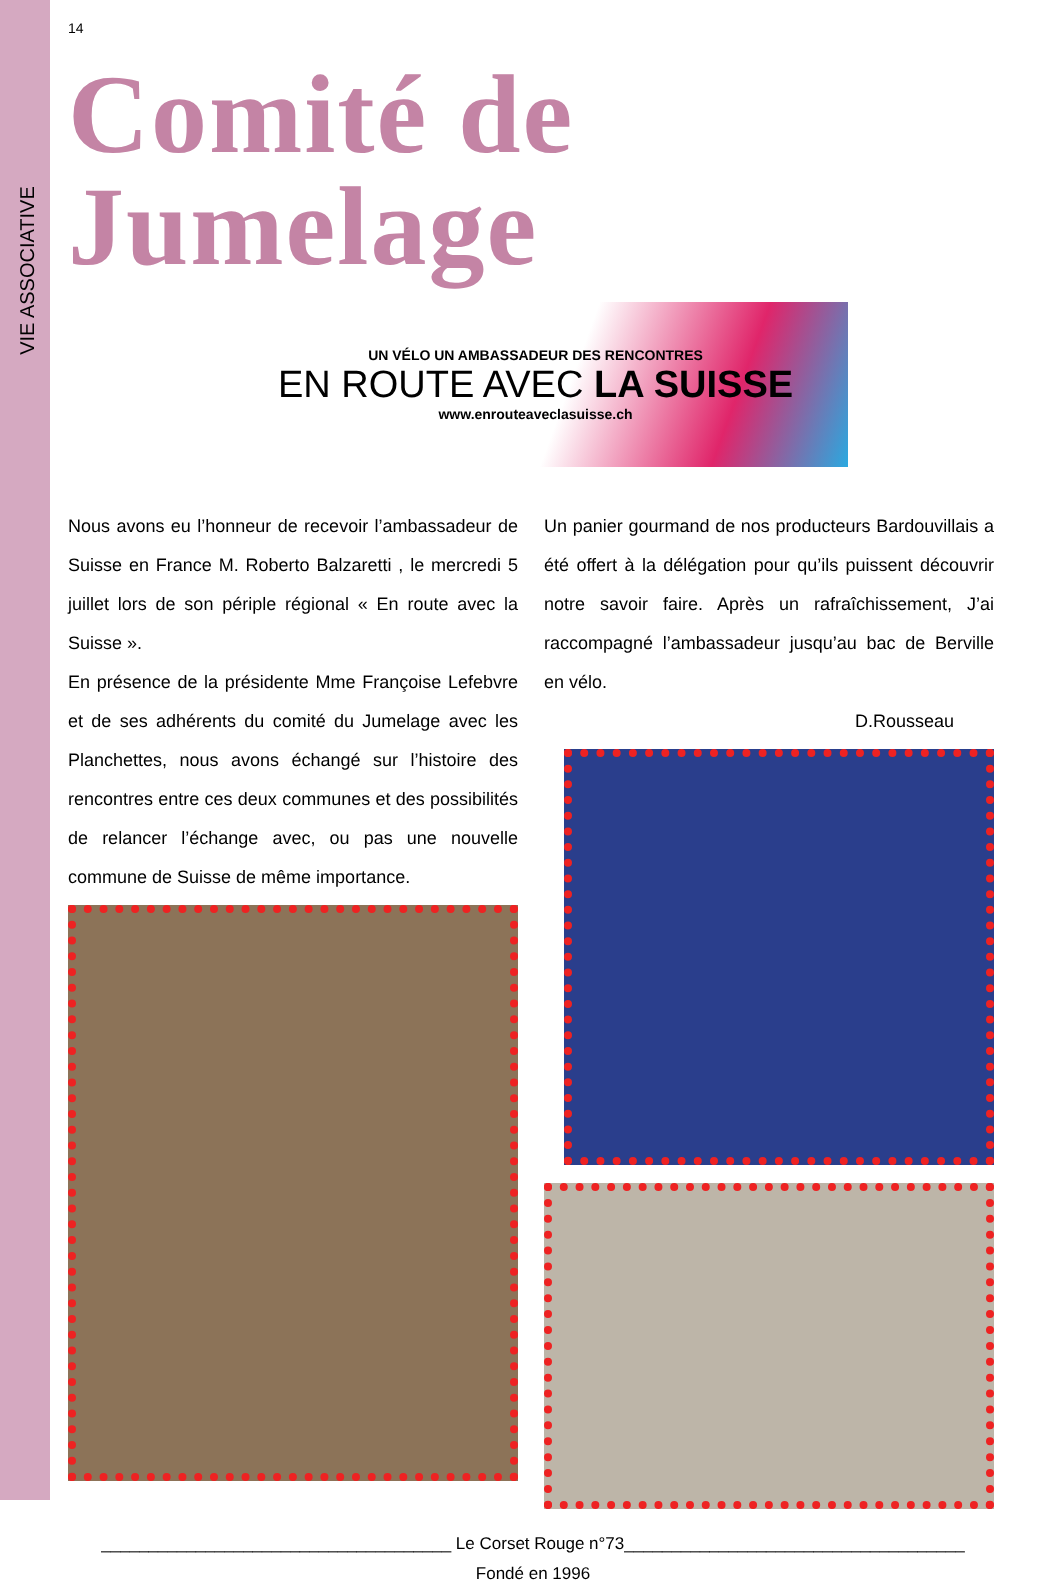VIE ASSOCIATIVE
14
Comité de Jumelage
UN VÉLO UN AMBASSADEUR DES RENCONTRES
EN ROUTE AVEC LA SUISSE
www.enrouteaveclasuisse.ch
Nous avons eu l’honneur de recevoir l’ambassadeur de Suisse en France M. Roberto Balzaretti , le mercredi 5 juillet lors de son périple régional « En route avec la Suisse ».
En présence de la présidente Mme Françoise Lefebvre et de ses adhérents du comité du Jumelage avec les Planchettes, nous avons échangé sur l’histoire des rencontres entre ces deux communes et des possibilités de relancer l’échange avec, ou pas une nouvelle commune de Suisse de même importance.
Un panier gourmand de nos producteurs Bardouvillais a été offert à la délégation pour qu’ils puissent découvrir notre savoir faire. Après un rafraîchissement, J’ai raccompagné l’ambassadeur jusqu’au bac de Berville en vélo.
D.Rousseau
_____________________________________ Le Corset Rouge n°73____________________________________
Fondé en 1996